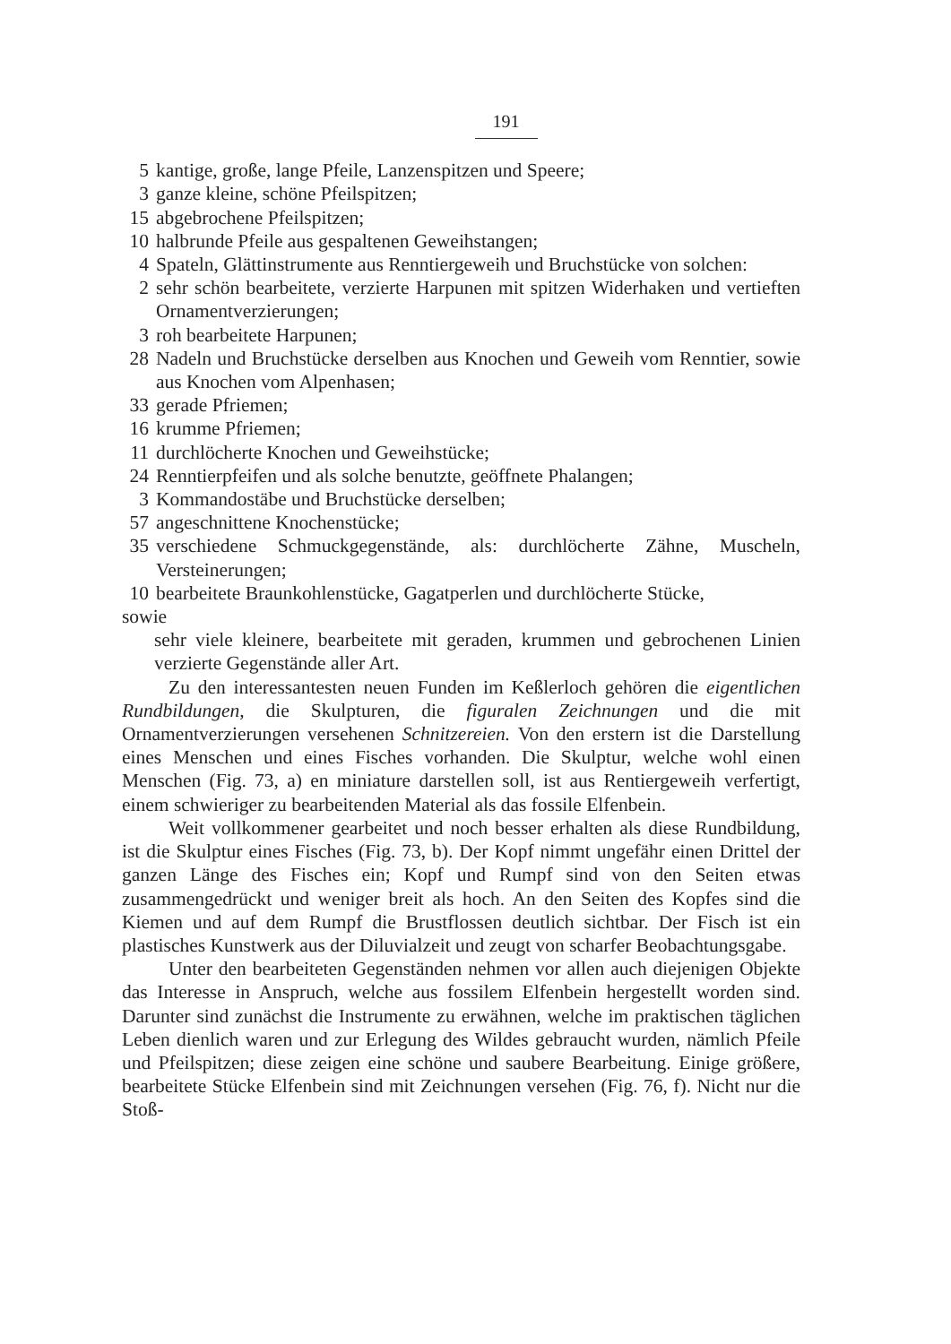191
5 kantige, große, lange Pfeile, Lanzenspitzen und Speere;
3 ganze kleine, schöne Pfeilspitzen;
15 abgebrochene Pfeilspitzen;
10 halbrunde Pfeile aus gespaltenen Geweihstangen;
4 Spateln, Glättinstrumente aus Renntiergeweih und Bruchstücke von solchen:
2 sehr schön bearbeitete, verzierte Harpunen mit spitzen Widerhaken und vertieften Ornamentverzierungen;
3 roh bearbeitete Harpunen;
28 Nadeln und Bruchstücke derselben aus Knochen und Geweih vom Renntier, sowie aus Knochen vom Alpenhasen;
33 gerade Pfriemen;
16 krumme Pfriemen;
11 durchlöcherte Knochen und Geweihstücke;
24 Renntierpfeifen und als solche benutzte, geöffnete Phalangen;
3 Kommandostäbe und Bruchstücke derselben;
57 angeschnittene Knochenstücke;
35 verschiedene Schmuckgegenstände, als: durchlöcherte Zähne, Muscheln, Versteinerungen;
10 bearbeitete Braunkohlenstücke, Gagatperlen und durchlöcherte Stücke,
sowie
sehr viele kleinere, bearbeitete mit geraden, krummen und gebrochenen Linien verzierte Gegenstände aller Art.
Zu den interessantesten neuen Funden im Keßlerloch gehören die eigentlichen Rundbildungen, die Skulpturen, die figuralen Zeichnungen und die mit Ornamentverzierungen versehenen Schnitzereien. Von den erstern ist die Darstellung eines Menschen und eines Fisches vorhanden. Die Skulptur, welche wohl einen Menschen (Fig. 73, a) en miniature darstellen soll, ist aus Rentiergeweih verfertigt, einem schwieriger zu bearbeitenden Material als das fossile Elfenbein.
Weit vollkommener gearbeitet und noch besser erhalten als diese Rundbildung, ist die Skulptur eines Fisches (Fig. 73, b). Der Kopf nimmt ungefähr einen Drittel der ganzen Länge des Fisches ein; Kopf und Rumpf sind von den Seiten etwas zusammengedrückt und weniger breit als hoch. An den Seiten des Kopfes sind die Kiemen und auf dem Rumpf die Brustflossen deutlich sichtbar. Der Fisch ist ein plastisches Kunstwerk aus der Diluvialzeit und zeugt von scharfer Beobachtungsgabe.
Unter den bearbeiteten Gegenständen nehmen vor allen auch diejenigen Objekte das Interesse in Anspruch, welche aus fossilem Elfenbein hergestellt worden sind. Darunter sind zunächst die Instrumente zu erwähnen, welche im praktischen täglichen Leben dienlich waren und zur Erlegung des Wildes gebraucht wurden, nämlich Pfeile und Pfeilspitzen; diese zeigen eine schöne und saubere Bearbeitung. Einige größere, bearbeitete Stücke Elfenbein sind mit Zeichnungen versehen (Fig. 76, f). Nicht nur die Stoß-